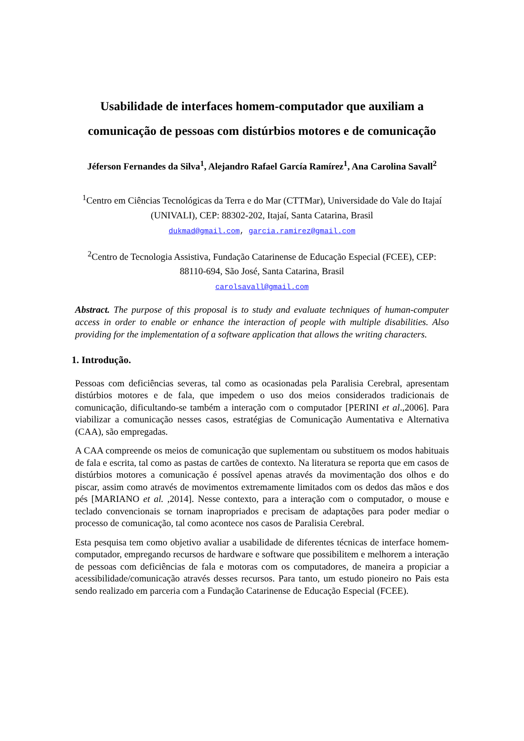Usabilidade de interfaces homem-computador que auxiliam a comunicação de pessoas com distúrbios motores e de comunicação
Jéferson Fernandes da Silva<sup>1</sup>, Alejandro Rafael García Ramírez<sup>1</sup>, Ana Carolina Savall<sup>2</sup>
<sup>1</sup> Centro em Ciências Tecnológicas da Terra e do Mar (CTTMar), Universidade do Vale do Itajaí (UNIVALI), CEP: 88302-202, Itajaí, Santa Catarina, Brasil
dukmad@gmail.com, garcia.ramirez@gmail.com
<sup>2</sup> Centro de Tecnologia Assistiva, Fundação Catarinense de Educação Especial (FCEE), CEP: 88110-694, São José, Santa Catarina, Brasil
carolsavall@gmail.com
Abstract. The purpose of this proposal is to study and evaluate techniques of human-computer access in order to enable or enhance the interaction of people with multiple disabilities. Also providing for the implementation of a software application that allows the writing characters.
1. Introdução.
Pessoas com deficiências severas, tal como as ocasionadas pela Paralisia Cerebral, apresentam distúrbios motores e de fala, que impedem o uso dos meios considerados tradicionais de comunicação, dificultando-se também a interação com o computador [PERINI et al.,2006]. Para viabilizar a comunicação nesses casos, estratégias de Comunicação Aumentativa e Alternativa (CAA), são empregadas.
A CAA compreende os meios de comunicação que suplementam ou substituem os modos habituais de fala e escrita, tal como as pastas de cartões de contexto. Na literatura se reporta que em casos de distúrbios motores a comunicação é possível apenas através da movimentação dos olhos e do piscar, assim como através de movimentos extremamente limitados com os dedos das mãos e dos pés [MARIANO et al. ,2014]. Nesse contexto, para a interação com o computador, o mouse e teclado convencionais se tornam inapropriados e precisam de adaptações para poder mediar o processo de comunicação, tal como acontece nos casos de Paralisia Cerebral.
Esta pesquisa tem como objetivo avaliar a usabilidade de diferentes técnicas de interface homem-computador, empregando recursos de hardware e software que possibilitem e melhorem a interação de pessoas com deficiências de fala e motoras com os computadores, de maneira a propiciar a acessibilidade/comunicação através desses recursos. Para tanto, um estudo pioneiro no Pais esta sendo realizado em parceria com a Fundação Catarinense de Educação Especial (FCEE).